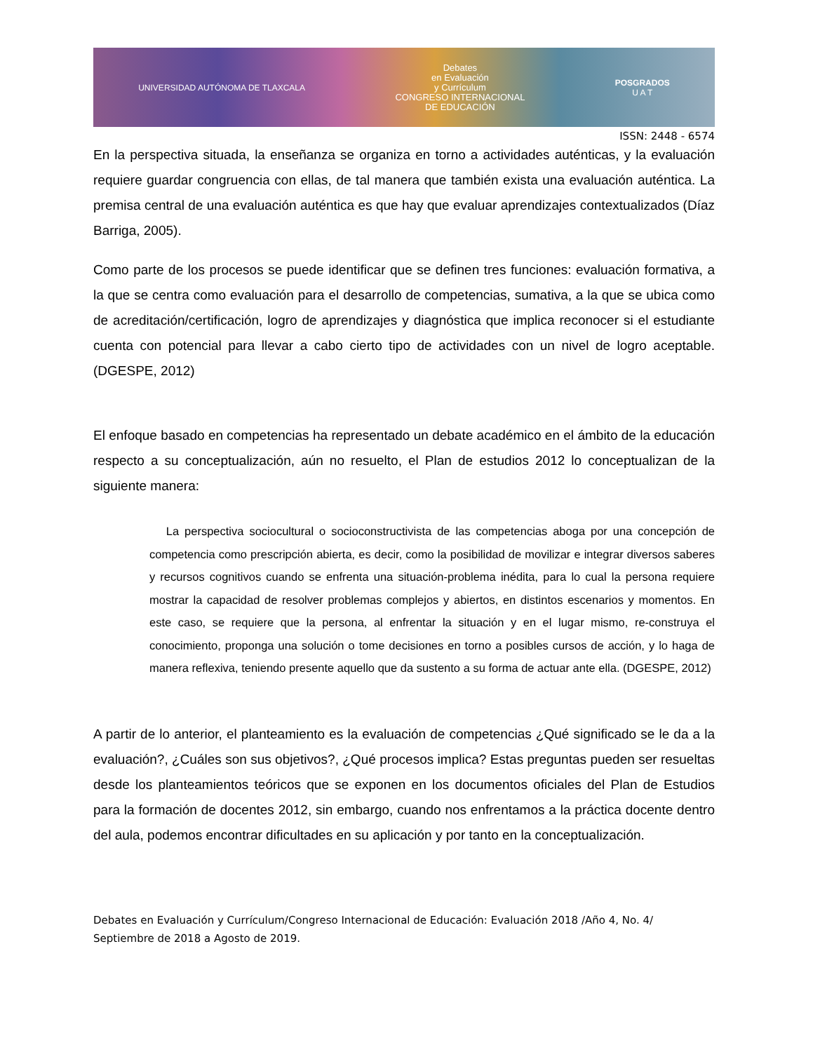UNIVERSIDAD AUTÓNOMA DE TLAXCALA Debates
en Evaluación
y Currículum
CONGRESO INTERNACIONAL
DE EDUCACIÓN POSGRADOS
U A T
ISSN: 2448 - 6574
En la perspectiva situada, la enseñanza se organiza en torno a actividades auténticas, y la evaluación requiere guardar congruencia con ellas, de tal manera que también exista una evaluación auténtica. La premisa central de una evaluación auténtica es que hay que evaluar aprendizajes contextualizados (Díaz Barriga, 2005).
Como parte de los procesos se puede identificar que se definen tres funciones: evaluación formativa, a la que se centra como evaluación para el desarrollo de competencias, sumativa, a la que se ubica como de acreditación/certificación, logro de aprendizajes y diagnóstica que implica reconocer si el estudiante cuenta con potencial para llevar a cabo cierto tipo de actividades con un nivel de logro aceptable. (DGESPE, 2012)
El enfoque basado en competencias ha representado un debate académico en el ámbito de la educación respecto a su conceptualización, aún no resuelto, el Plan de estudios 2012 lo conceptualizan de la siguiente manera:
La perspectiva sociocultural o socioconstructivista de las competencias aboga por una concepción de competencia como prescripción abierta, es decir, como la posibilidad de movilizar e integrar diversos saberes y recursos cognitivos cuando se enfrenta una situación-problema inédita, para lo cual la persona requiere mostrar la capacidad de resolver problemas complejos y abiertos, en distintos escenarios y momentos. En este caso, se requiere que la persona, al enfrentar la situación y en el lugar mismo, re-construya el conocimiento, proponga una solución o tome decisiones en torno a posibles cursos de acción, y lo haga de manera reflexiva, teniendo presente aquello que da sustento a su forma de actuar ante ella. (DGESPE, 2012)
A partir de lo anterior, el planteamiento es la evaluación de competencias ¿Qué significado se le da a la evaluación?, ¿Cuáles son sus objetivos?, ¿Qué procesos implica? Estas preguntas pueden ser resueltas desde los planteamientos teóricos que se exponen en los documentos oficiales del Plan de Estudios para la formación de docentes 2012, sin embargo, cuando nos enfrentamos a la práctica docente dentro del aula, podemos encontrar dificultades en su aplicación y por tanto en la conceptualización.
Debates en Evaluación y Currículum/Congreso Internacional de Educación: Evaluación 2018 /Año 4, No. 4/ Septiembre de 2018 a Agosto de 2019.